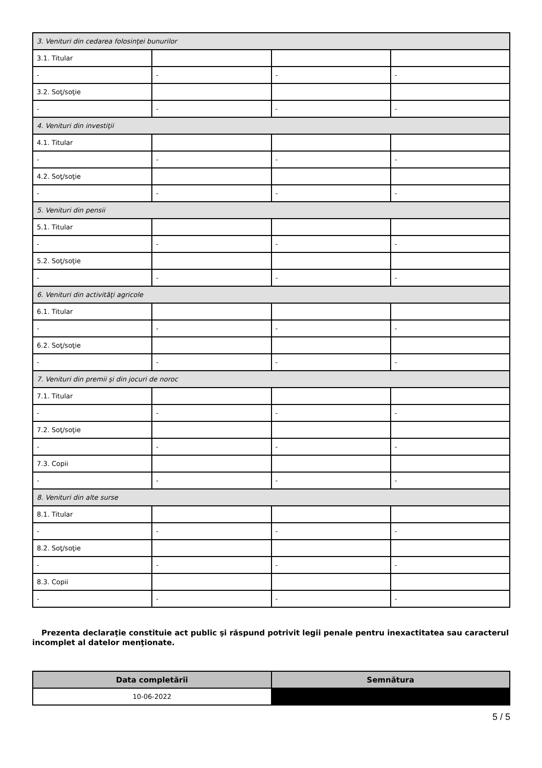| 3. Venituri din cedarea folosinţei bunurilor | | | |
| 3.1. Titular | | | |
| - | - | - | - |
| 3.2. Soţ/soţie | | | |
| - | - | - | - |
| 4. Venituri din investiţii | | | |
| 4.1. Titular | | | |
| - | - | - | - |
| 4.2. Soţ/soţie | | | |
| - | - | - | - |
| 5. Venituri din pensii | | | |
| 5.1. Titular | | | |
| - | - | - | - |
| 5.2. Soţ/soţie | | | |
| - | - | - | - |
| 6. Venituri din activităţi agricole | | | |
| 6.1. Titular | | | |
| - | - | - | - |
| 6.2. Soţ/soţie | | | |
| - | - | - | - |
| 7. Venituri din premii şi din jocuri de noroc | | | |
| 7.1. Titular | | | |
| - | - | - | - |
| 7.2. Soţ/soţie | | | |
| - | - | - | - |
| 7.3. Copii | | | |
| - | - | - | - |
| 8. Venituri din alte surse | | | |
| 8.1. Titular | | | |
| - | - | - | - |
| 8.2. Soţ/soţie | | | |
| - | - | - | - |
| 8.3. Copii | | | |
| - | - | - | - |
Prezenta declaraţie constituie act public şi răspund potrivit legii penale pentru inexactitatea sau caracterul incomplet al datelor menţionate.
| Data completării | Semnătura |
| --- | --- |
| 10-06-2022 | |
5 / 5